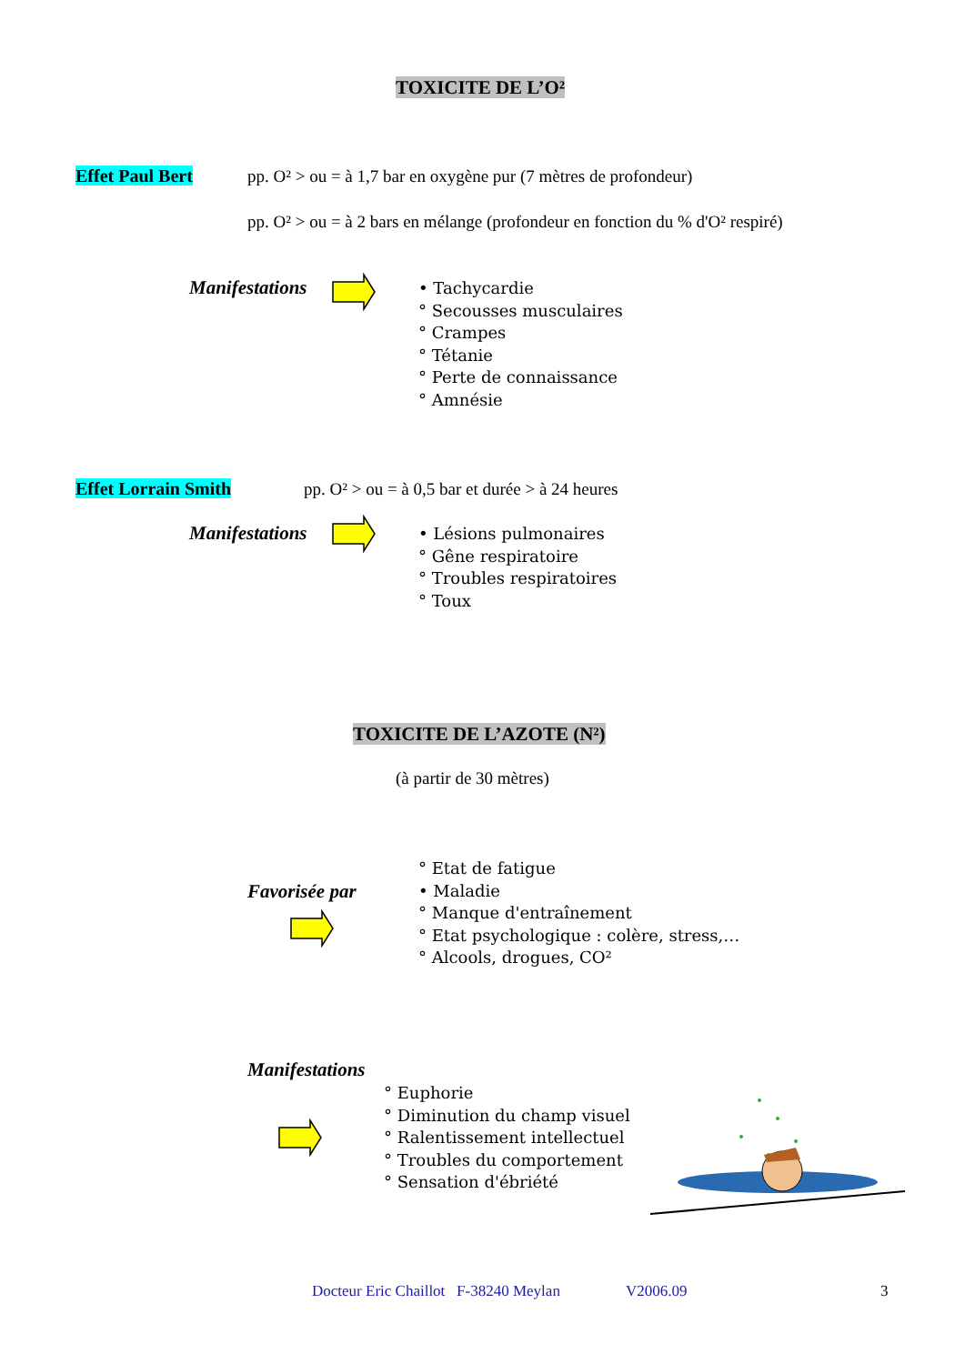TOXICITE DE L’O²
Effet Paul Bert
pp. O² > ou = à 1,7 bar en oxygène pur (7 mètres de profondeur)
pp. O² > ou = à 2 bars en mélange (profondeur en fonction du % d'O² respiré)
Manifestations
• Tachycardie
° Secousses musculaires
° Crampes
° Tétanie
° Perte de connaissance
° Amnésie
Effet Lorrain Smith
pp. O² > ou = à 0,5 bar et durée > à 24 heures
Manifestations
• Lésions pulmonaires
° Gêne respiratoire
° Troubles respiratoires
° Toux
TOXICITE DE L’AZOTE (N²)
(à partir de 30 mètres)
Favorisée par
° Etat de fatigue
• Maladie
° Manque d'entraînement
° Etat psychologique : colère, stress,…
° Alcools, drogues, CO²
Manifestations
° Euphorie
° Diminution du champ visuel
° Ralentissement intellectuel
° Troubles du comportement
° Sensation d'ébriété
Docteur Eric Chaillot F-38240 Meylan
V2006.09 3